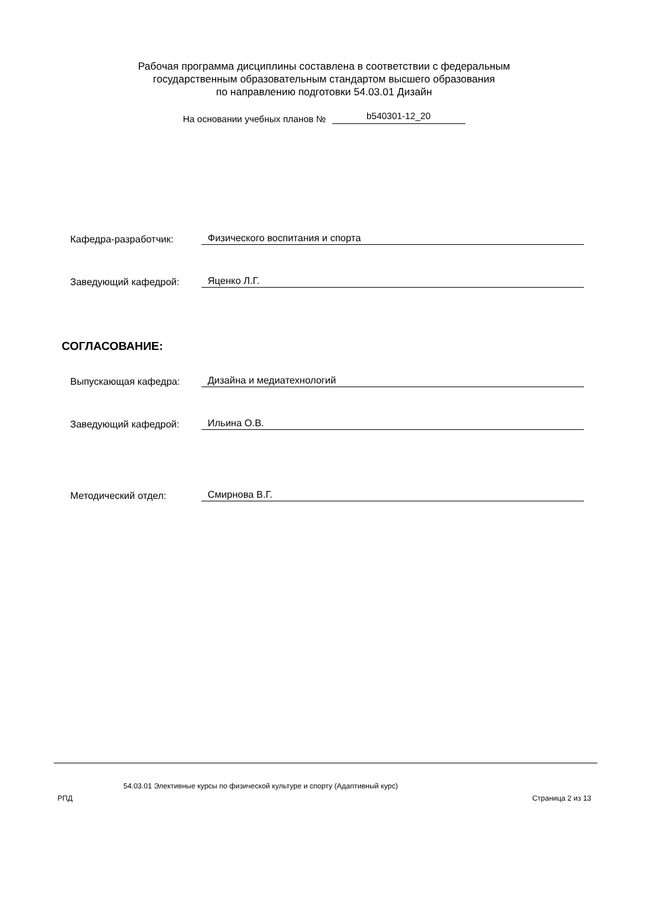Рабочая программа дисциплины составлена в соответствии с федеральным
государственным образовательным стандартом высшего образования
по направлению подготовки 54.03.01 Дизайн
На основании учебных планов № b540301-12_20
Кафедра-разработчик: Физического воспитания и спорта
Заведующий кафедрой: Яценко Л.Г.
СОГЛАСОВАНИЕ:
Выпускающая кафедра: Дизайна и медиатехнологий
Заведующий кафедрой: Ильина О.В.
Методический отдел: Смирнова В.Г.
54.03.01 Элективные курсы по физической культуре и спорту (Адаптивный курс)
РПД Страница 2 из 13